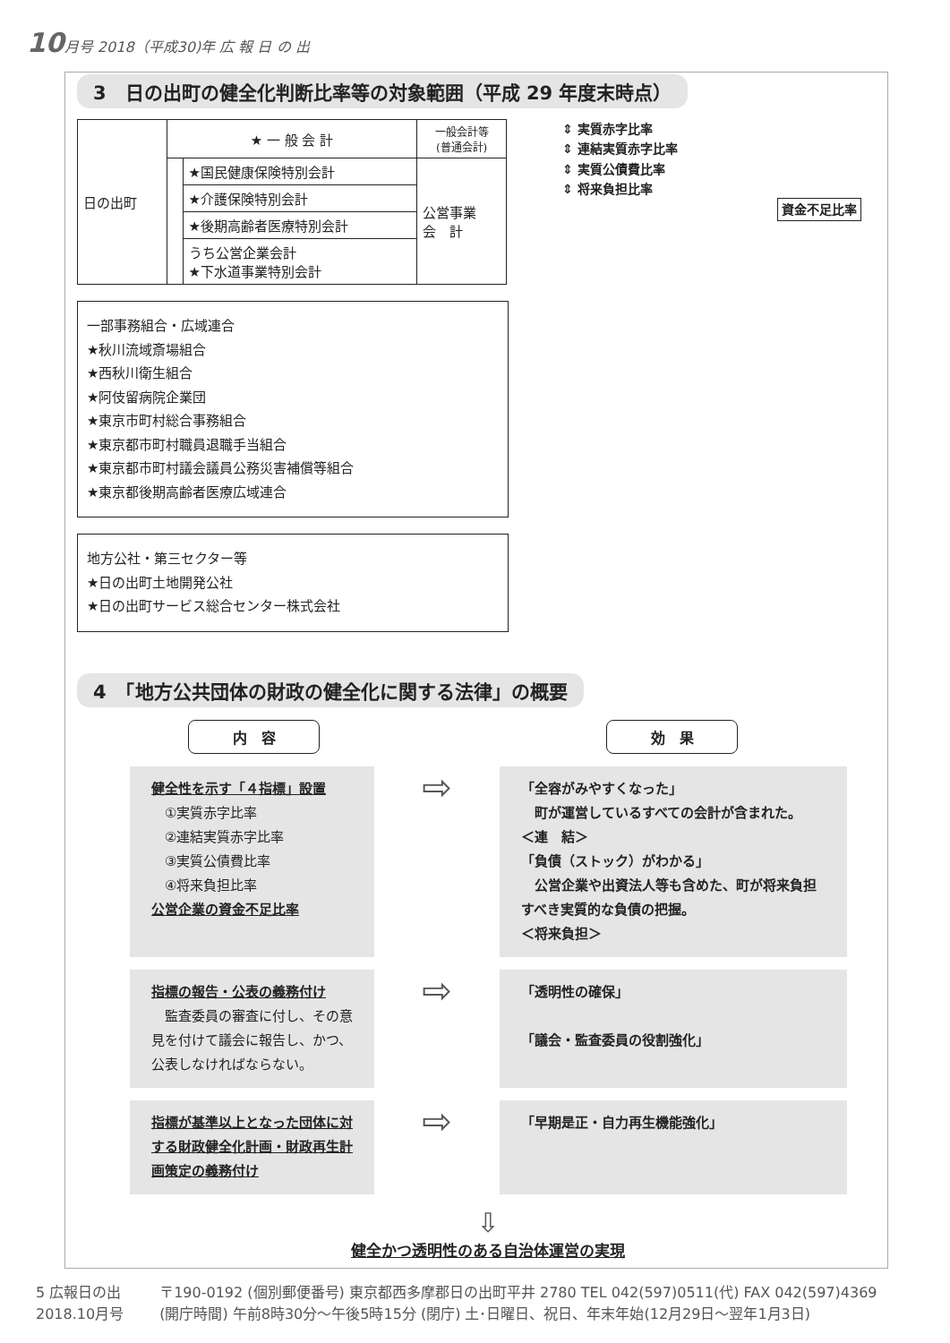10月号 2018（平成30)年 広 報 日 の 出
3　日の出町の健全化判断比率等の対象範囲（平成 29 年度末時点）
| 日の出町 | ★ 一 般 会 計 | | 一般会計等 (普通会計) |
| | | ★国民健康保険特別会計 | 公営事業 会 計 |
| | | ★介護保険特別会計 | |
| | | ★後期高齢者医療特別会計 | |
| | | うち公営企業会計 ★下水道事業特別会計 | |
一部事務組合・広域連合
★秋川流域斎場組合
★西秋川衛生組合
★阿伎留病院企業団
★東京市町村総合事務組合
★東京都市町村職員退職手当組合
★東京都市町村議会議員公務災害補償等組合
★東京都後期高齢者医療広域連合
地方公社・第三セクター等
★日の出町土地開発公社
★日の出町サービス総合センター株式会社
⇕ 実質赤字比率
⇕ 連結実質赤字比率
⇕ 実質公債費比率
⇕ 将来負担比率
資金不足比率
4　「地方公共団体の財政の健全化に関する法律」の概要
内　容 効　果
健全性を示す「４指標」設置
　①実質赤字比率
　②連結実質赤字比率
　③実質公債費比率
　④将来負担比率
公営企業の資金不足比率
⇨
「全容がみやすくなった」
　町が運営しているすべての会計が含まれた。
＜連　結＞
「負債（ストック）がわかる」
　公営企業や出資法人等も含めた、町が将来負担すべき実質的な負債の把握。
＜将来負担＞
指標の報告・公表の義務付け
　監査委員の審査に付し、その意見を付けて議会に報告し、かつ、公表しなければならない。
⇨
「透明性の確保」
「議会・監査委員の役割強化」
指標が基準以上となった団体に対する財政健全化計画・財政再生計画策定の義務付け
⇨
「早期是正・自力再生機能強化」
⇩
健全かつ透明性のある自治体運営の実現
5 広報日の出
2018.10月号
〒190-0192 (個別郵便番号) 東京都西多摩郡日の出町平井 2780 TEL 042(597)0511(代) FAX 042(597)4369
(開庁時間) 午前8時30分～午後5時15分 (閉庁) 土･日曜日、祝日、年末年始(12月29日～翌年1月3日)